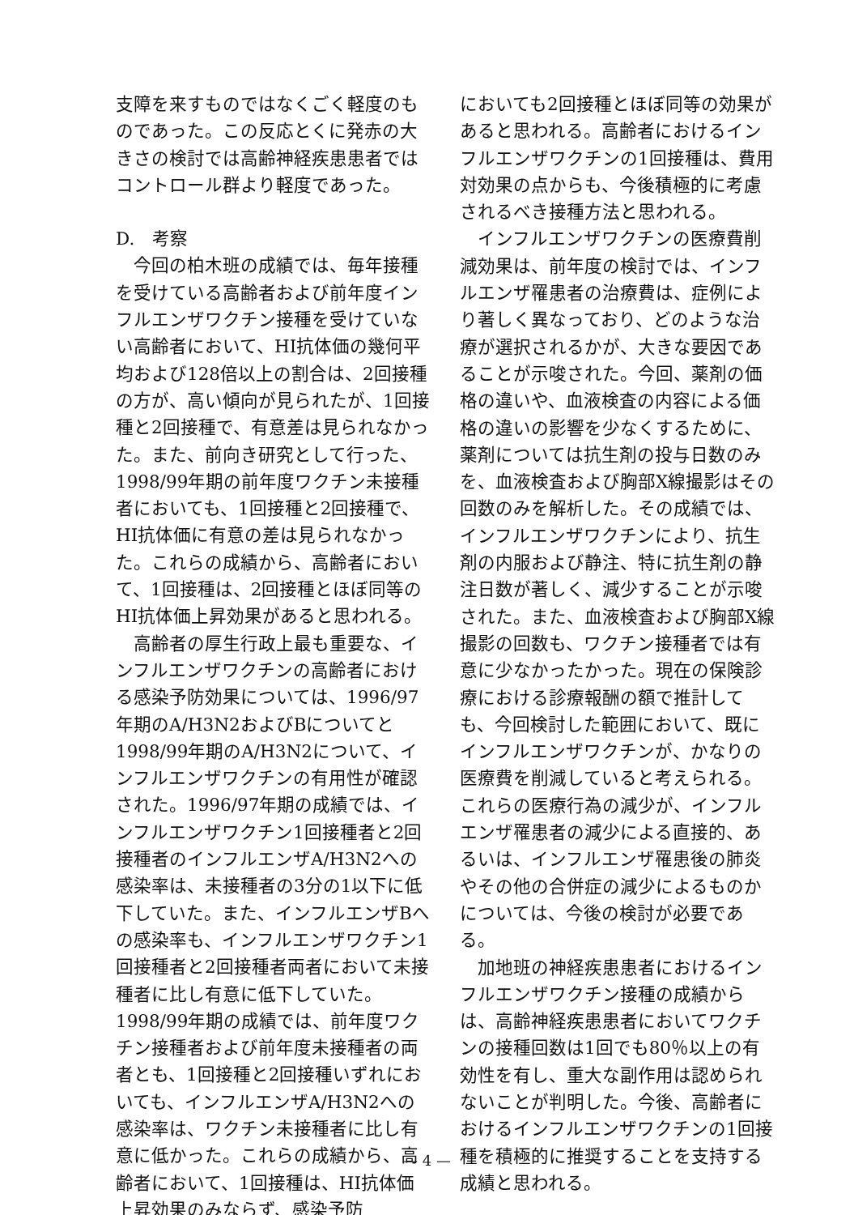支障を来すものではなくごく軽度のものであった。この反応とくに発赤の大きさの検討では高齢神経疾患患者ではコントロール群より軽度であった。
D.　考察
今回の柏木班の成績では、毎年接種を受けている高齢者および前年度インフルエンザワクチン接種を受けていない高齢者において、HI抗体価の幾何平均および128倍以上の割合は、2回接種の方が、高い傾向が見られたが、1回接種と2回接種で、有意差は見られなかった。また、前向き研究として行った、1998/99年期の前年度ワクチン未接種者においても、1回接種と2回接種で、HI抗体価に有意の差は見られなかった。これらの成績から、高齢者において、1回接種は、2回接種とほぼ同等のHI抗体価上昇効果があると思われる。
高齢者の厚生行政上最も重要な、インフルエンザワクチンの高齢者における感染予防効果については、1996/97年期のA/H3N2およびBについてと1998/99年期のA/H3N2について、インフルエンザワクチンの有用性が確認された。1996/97年期の成績では、インフルエンザワクチン1回接種者と2回接種者のインフルエンザA/H3N2への感染率は、未接種者の3分の1以下に低下していた。また、インフルエンザBへの感染率も、インフルエンザワクチン1回接種者と2回接種者両者において未接種者に比し有意に低下していた。1998/99年期の成績では、前年度ワクチン接種者および前年度未接種者の両者とも、1回接種と2回接種いずれにおいても、インフルエンザA/H3N2への感染率は、ワクチン未接種者に比し有意に低かった。これらの成績から、高齢者において、1回接種は、HI抗体価上昇効果のみならず、感染予防
においても2回接種とほぼ同等の効果があると思われる。高齢者におけるインフルエンザワクチンの1回接種は、費用対効果の点からも、今後積極的に考慮されるべき接種方法と思われる。
インフルエンザワクチンの医療費削減効果は、前年度の検討では、インフルエンザ罹患者の治療費は、症例により著しく異なっており、どのような治療が選択されるかが、大きな要因であることが示唆された。今回、薬剤の価格の違いや、血液検査の内容による価格の違いの影響を少なくするために、薬剤については抗生剤の投与日数のみを、血液検査および胸部X線撮影はその回数のみを解析した。その成績では、インフルエンザワクチンにより、抗生剤の内服および静注、特に抗生剤の静注日数が著しく、減少することが示唆された。また、血液検査および胸部X線撮影の回数も、ワクチン接種者では有意に少なかったかった。現在の保険診療における診療報酬の額で推計しても、今回検討した範囲において、既にインフルエンザワクチンが、かなりの医療費を削減していると考えられる。これらの医療行為の減少が、インフルエンザ罹患者の減少による直接的、あるいは、インフルエンザ罹患後の肺炎やその他の合併症の減少によるものかについては、今後の検討が必要である。
加地班の神経疾患患者におけるインフルエンザワクチン接種の成績からは、高齢神経疾患患者においてワクチンの接種回数は1回でも80％以上の有効性を有し、重大な副作用は認められないことが判明した。今後、高齢者におけるインフルエンザワクチンの1回接種を積極的に推奨することを支持する成績と思われる。
— 4 —